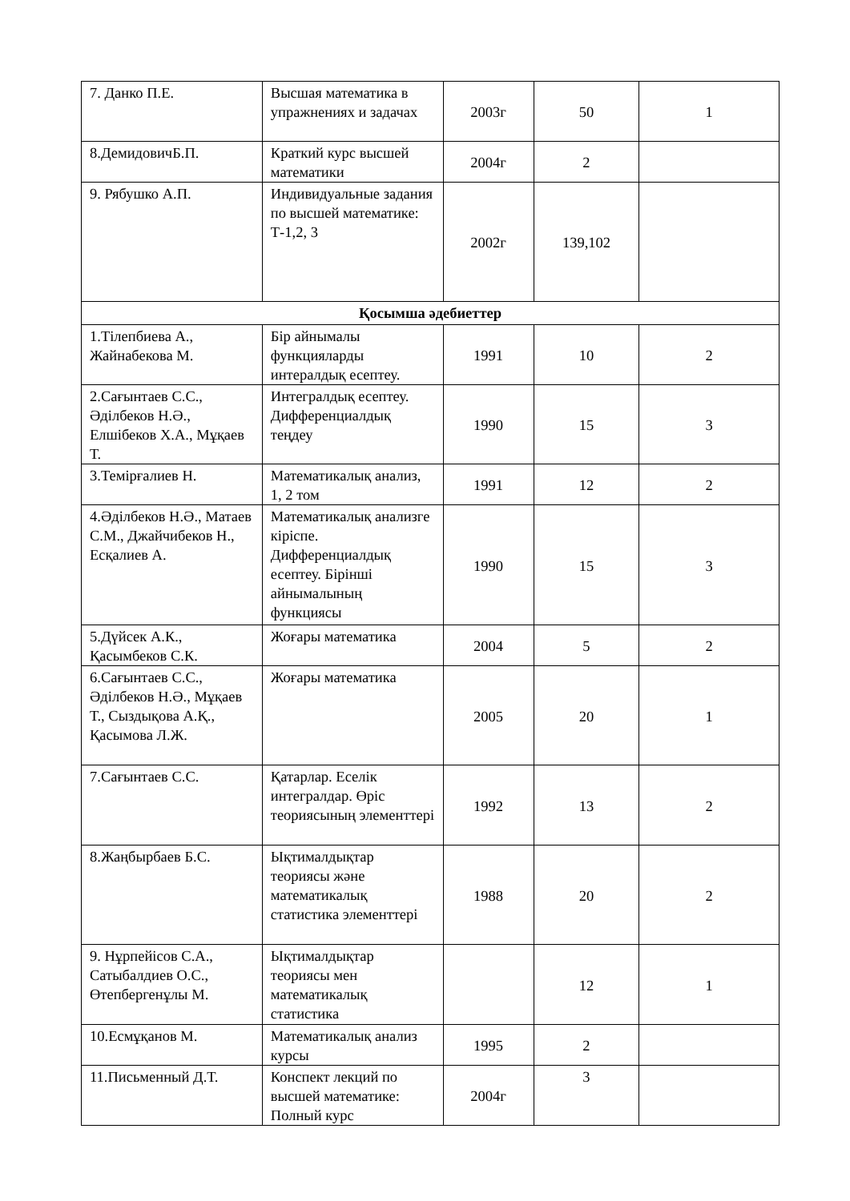| 7. Данко П.Е. | Высшая математика в упражнениях и задачах | 2003г | 50 | 1 |
| 8.ДемидовичБ.П. | Краткий курс высшей математики | 2004г | 2 | |
| 9. Рябушко А.П. | Индивидуальные задания по высшей математике: Т-1,2, 3 | 2002г | 139,102 | |
| Қосымша әдебиеттер | | | | |
| 1.Тілепбиева А., Жайнабекова М. | Бір айнымалы функцияларды интералдық есептеу. | 1991 | 10 | 2 |
| 2.Сағынтаев С.С., Әділбеков Н.Ә., Елшібеков Х.А., Мұқаев Т. | Интегралдық есептеу. Дифференциалдық теңдеу | 1990 | 15 | 3 |
| 3.Темірғалиев Н. | Математикалық анализ, 1, 2 том | 1991 | 12 | 2 |
| 4.Әділбеков Н.Ә., Матаев С.М., Джайчибеков Н., Есқалиев А. | Математикалық анализге кіріспе. Дифференциалдық есептеу. Бірінші айнымалының функциясы | 1990 | 15 | 3 |
| 5.Дүйсек А.К., Қасымбеков С.К. | Жоғары математика | 2004 | 5 | 2 |
| 6.Сағынтаев С.С., Әділбеков Н.Ә., Мұқаев Т., Сыздықова А.Қ., Қасымова Л.Ж. | Жоғары математика | 2005 | 20 | 1 |
| 7.Сағынтаев С.С. | Қатарлар. Еселік интегралдар. Өріс теориясының элементтері | 1992 | 13 | 2 |
| 8.Жаңбырбаев Б.С. | Ықтималдықтар теориясы және математикалық статистика элементтері | 1988 | 20 | 2 |
| 9. Нұрпейісов С.А., Сатыбалдиев О.С., Өтепбергенұлы М. | Ықтималдықтар теориясы мен математикалық статистика | | 12 | 1 |
| 10.Есмұқанов М. | Математикалық анализ курсы | 1995 | 2 | |
| 11.Письменный Д.Т. | Конспект лекций по высшей математике: Полный курс | 2004г | 3 | |